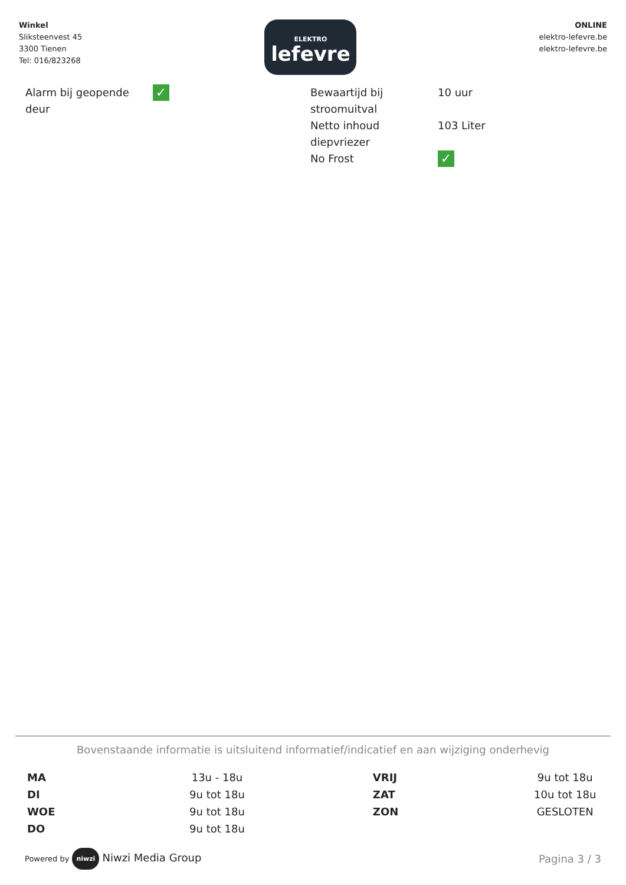Winkel
Sliksteenvest 45
3300 Tienen
Tel: 016/823268
ELEKTRO
lefevre
ONLINE
elektro-lefevre.be
elektro-lefevre.be
| Alarm bij geopende deur | ✓ |
| Bewaartijd bij stroomuitval | 10 uur |
| Netto inhoud diepvriezer | 103 Liter |
| No Frost | ✓ |
Bovenstaande informatie is uitsluitend informatief/indicatief en aan wijziging onderhevig
| MA | 13u - 18u | VRIJ | 9u tot 18u |
| DI | 9u tot 18u | ZAT | 10u tot 18u |
| WOE | 9u tot 18u | ZON | GESLOTEN |
| DO | 9u tot 18u | | |
Powered by niwzi Niwzi Media Group
Pagina 3 / 3